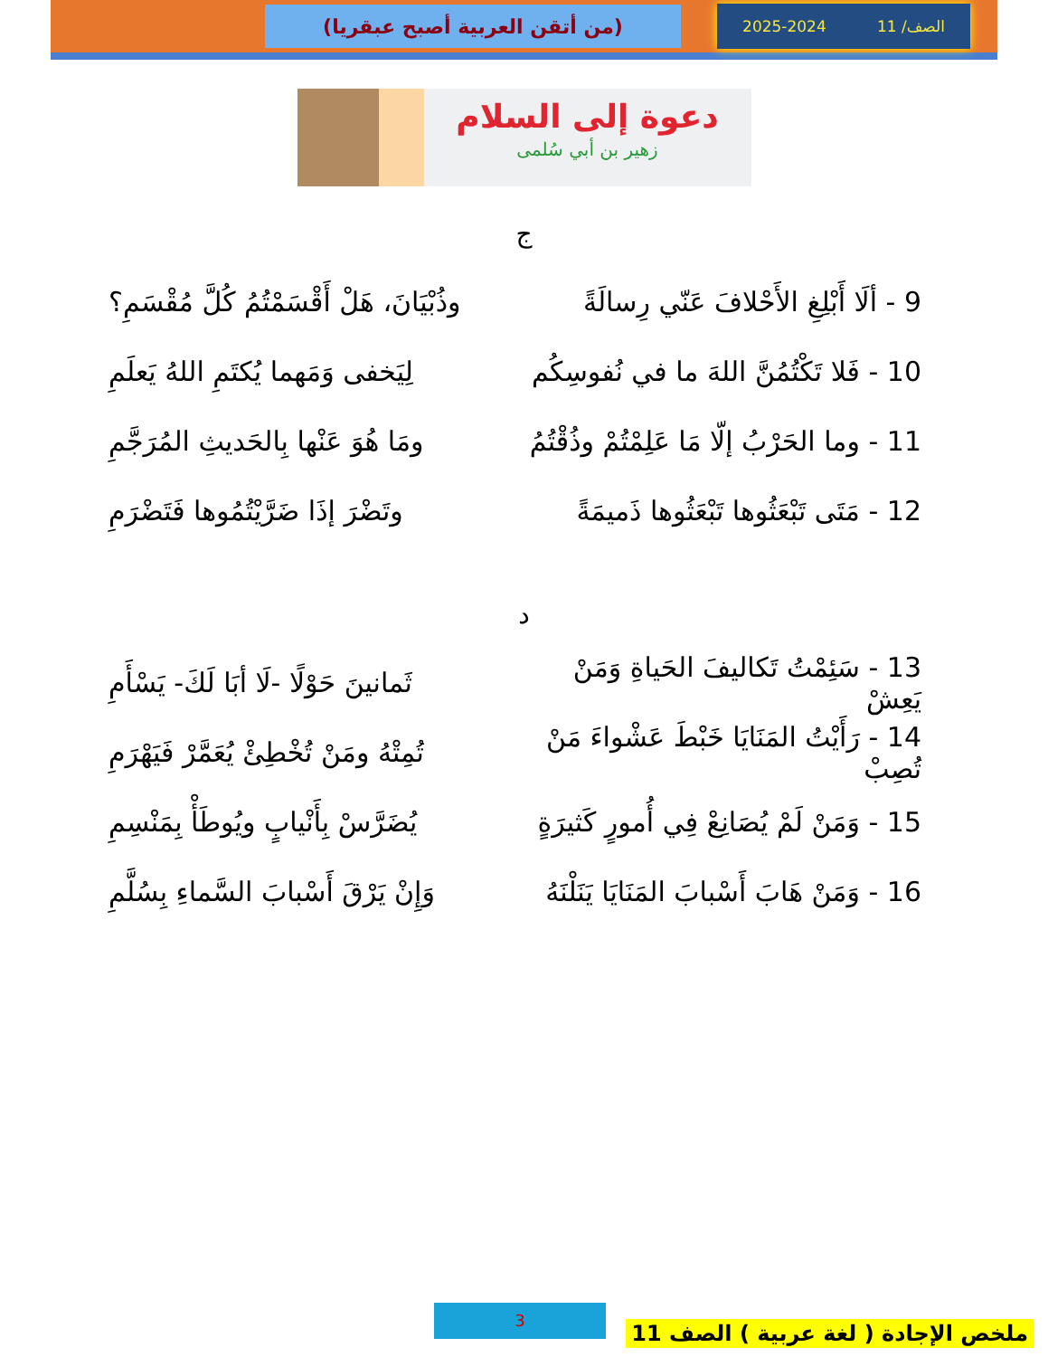الصف/ 11 2025-2024
(من أتقن العربية أصبح عبقريا)
دعوة إلى السلام
زهير بن أبي سُلمى
ج
9 - ألَا أَبْلِغِ الأَحْلافَ عَنّي رِسالَةً
وذُبْيَانَ، هَلْ أَقْسَمْتُمُ كُلَّ مُقْسَمِ؟
10 - فَلا تَكْتُمُنَّ اللهَ ما في نُفوسِكُم
لِيَخفى وَمَهما يُكتَمِ اللهُ يَعلَمِ
11 - وما الحَرْبُ إلّا مَا عَلِمْتُمْ وذُقْتُمُ
ومَا هُوَ عَنْها بِالحَديثِ المُرَجَّمِ
12 - مَتَى تَبْعَثُوها تَبْعَثُوها ذَميمَةً
وتَضْرَ إذَا ضَرَّيْتُمُوها فَتَضْرَمِ
د
13 - سَئِمْتُ تَكاليفَ الحَياةِ وَمَنْ يَعِشْ
ثَمانينَ حَوْلًا -لَا أبَا لَكَ- يَسْأَمِ
14 - رَأَيْتُ المَنَايَا خَبْطَ عَشْواءَ مَنْ تُصِبْ
تُمِتْهُ ومَنْ تُخْطِئْ يُعَمَّرْ فَيَهْرَمِ
15 - وَمَنْ لَمْ يُصَانِعْ فِي أُمورٍ كَثيرَةٍ
يُضَرَّسْ بِأَنْيابٍ ويُوطَأْ بِمَنْسِمِ
16 - وَمَنْ هَابَ أَسْبابَ المَنَايَا يَنَلْنَهُ
وَإِنْ يَرْقَ أَسْبابَ السَّماءِ بِسُلَّمِ
3
ملخص الإجادة ( لغة عربية ) الصف 11